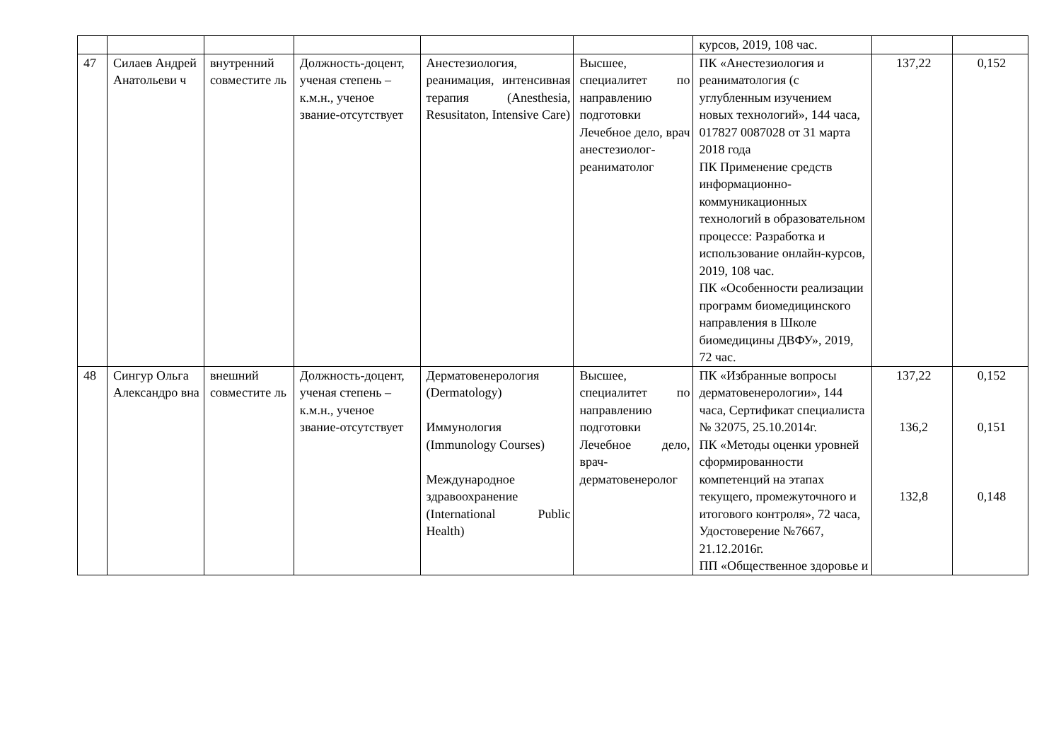| | | | | | | курсов, 2019, 108 час. | | |
| 47 | Силаев Андрей Анатольеви ч | внутренний совместите ль | Должность-доцент, ученая степень – к.м.н., ученое звание-отсутствует | Анестезиология, реанимация, интенсивная терапия (Anesthesia, Resusitaton, Intensive Care) | Высшее, специалитет по направлению подготовки Лечебное дело, врач анестезиолог-реаниматолог | ПК «Анестезиология и реаниматология (с углубленным изучением новых технологий», 144 часа, 017827 0087028 от 31 марта 2018 года ПК Применение средств информационно-коммуникационных технологий в образовательном процессе: Разработка и использование онлайн-курсов, 2019, 108 час. ПК «Особенности реализации программ биомедицинского направления в Школе биомедицины ДВФУ», 2019, 72 час. | 137,22 | 0,152 |
| 48 | Сингур Ольга Александро вна | внешний совместите ль | Должность-доцент, ученая степень – к.м.н., ученое звание-отсутствует | Дерматовенерология (Dermatology) Иммунология (Immunology Courses) Международное здравоохранение (International Public Health) | Высшее, специалитет по направлению подготовки Лечебное дело, врач-дерматовенеролог | ПК «Избранные вопросы дерматовенерологии», 144 часа, Сертификат специалиста № 32075, 25.10.2014г. ПК «Методы оценки уровней сформированности компетенций на этапах текущего, промежуточного и итогового контроля», 72 часа, Удостоверение №7667, 21.12.2016г. ПП «Общественное здоровье и | 137,22 136,2 132,8 | 0,152 0,151 0,148 |